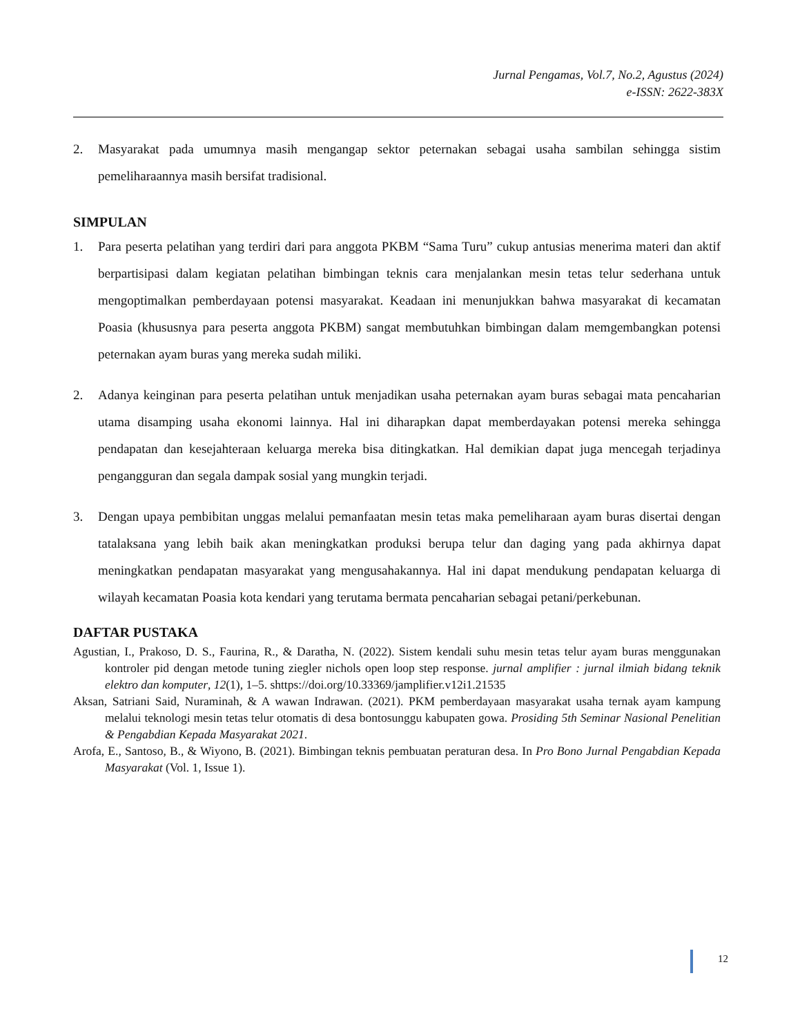Jurnal Pengamas, Vol.7, No.2, Agustus (2024)
e-ISSN: 2622-383X
2. Masyarakat pada umumnya masih mengangap sektor peternakan sebagai usaha sambilan sehingga sistim pemeliharaannya masih bersifat tradisional.
SIMPULAN
1. Para peserta pelatihan yang terdiri dari para anggota PKBM “Sama Turu” cukup antusias menerima materi dan aktif berpartisipasi dalam kegiatan pelatihan bimbingan teknis cara menjalankan mesin tetas telur sederhana untuk mengoptimalkan pemberdayaan potensi masyarakat. Keadaan ini menunjukkan bahwa masyarakat di kecamatan Poasia (khususnya para peserta anggota PKBM) sangat membutuhkan bimbingan dalam memgembangkan potensi peternakan ayam buras yang mereka sudah miliki.
2. Adanya keinginan para peserta pelatihan untuk menjadikan usaha peternakan ayam buras sebagai mata pencaharian utama disamping usaha ekonomi lainnya. Hal ini diharapkan dapat memberdayakan potensi mereka sehingga pendapatan dan kesejahteraan keluarga mereka bisa ditingkatkan. Hal demikian dapat juga mencegah terjadinya pengangguran dan segala dampak sosial yang mungkin terjadi.
3. Dengan upaya pembibitan unggas melalui pemanfaatan mesin tetas maka pemeliharaan ayam buras disertai dengan tatalaksana yang lebih baik akan meningkatkan produksi berupa telur dan daging yang pada akhirnya dapat meningkatkan pendapatan masyarakat yang mengusahakannya. Hal ini dapat mendukung pendapatan keluarga di wilayah kecamatan Poasia kota kendari yang terutama bermata pencaharian sebagai petani/perkebunan.
DAFTAR PUSTAKA
Agustian, I., Prakoso, D. S., Faurina, R., & Daratha, N. (2022). Sistem kendali suhu mesin tetas telur ayam buras menggunakan kontroler pid dengan metode tuning ziegler nichols open loop step response. jurnal amplifier : jurnal ilmiah bidang teknik elektro dan komputer, 12(1), 1–5. shttps://doi.org/10.33369/jamplifier.v12i1.21535
Aksan, Satriani Said, Nuraminah, & A wawan Indrawan. (2021). PKM pemberdayaan masyarakat usaha ternak ayam kampung melalui teknologi mesin tetas telur otomatis di desa bontosunggu kabupaten gowa. Prosiding 5th Seminar Nasional Penelitian & Pengabdian Kepada Masyarakat 2021.
Arofa, E., Santoso, B., & Wiyono, B. (2021). Bimbingan teknis pembuatan peraturan desa. In Pro Bono Jurnal Pengabdian Kepada Masyarakat (Vol. 1, Issue 1).
12